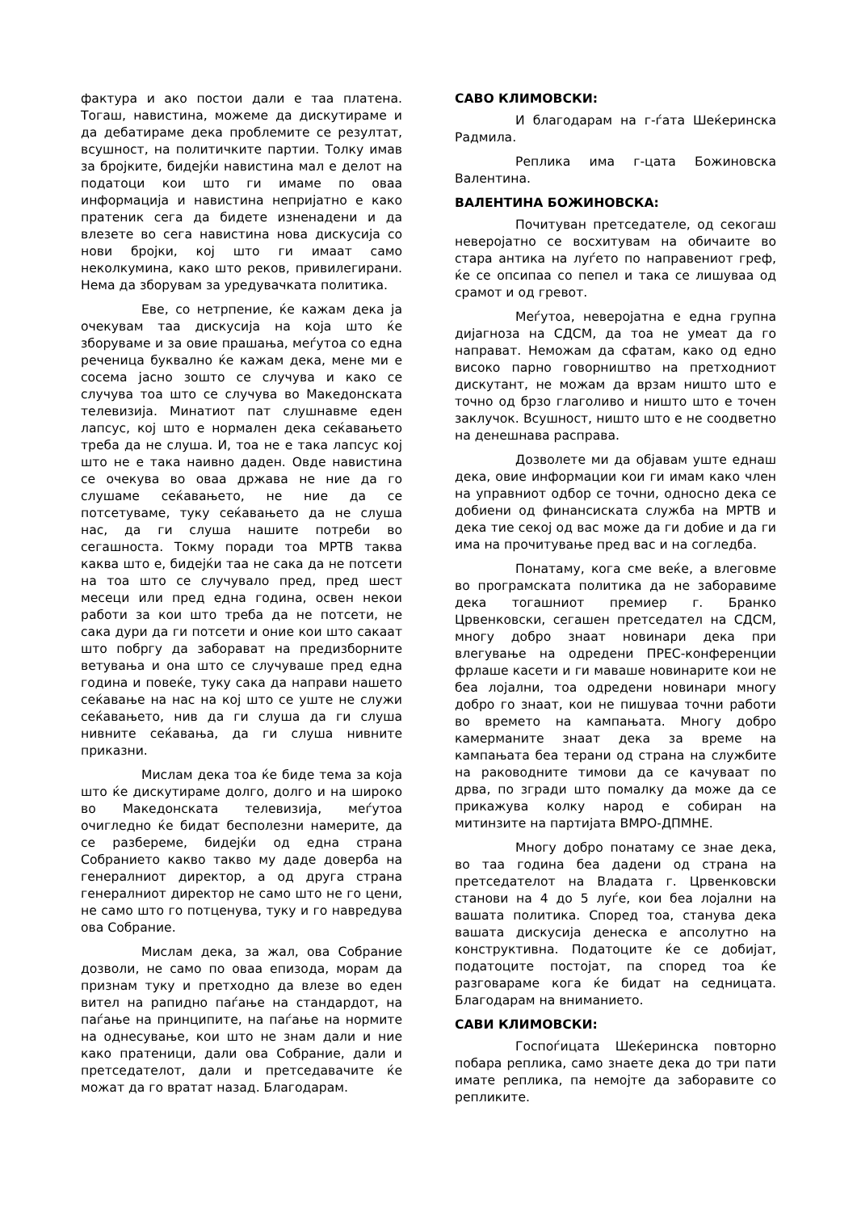фактура и ако постои дали е таа платена. Тогаш, навистина, можеме да дискутираме и да дебатираме дека проблемите се резултат, всушност, на политичките партии. Толку имав за бројките, бидејќи навистина мал е делот на податоци кои што ги имаме по оваа информација и навистина непријатно е како пратеник сега да бидете изненадени и да влезете во сега навистина нова дискусија со нови бројки, кој што ги имаат само неколкумина, како што реков, привилегирани. Нема да зборувам за уредувачката политика.
Еве, со нетрпение, ќе кажам дека ја очекувам таа дискусија на која што ќе зборуваме и за овие прашања, меѓутоа со една реченица буквално ќе кажам дека, мене ми е сосема јасно зошто се случува и како се случува тоа што се случува во Македонската телевизија. Минатиот пат слушнавме еден лапсус, кој што е нормален дека сеќавањето треба да не слуша. И, тоа не е така лапсус кој што не е така наивно даден. Овде навистина се очекува во оваа држава не ние да го слушаме сеќавањето, не ние да се потсетуваме, туку сеќавањето да не слуша нас, да ги слуша нашите потреби во сегашноста. Токму поради тоа МРТВ таква каква што е, бидејќи таа не сака да не потсети на тоа што се случувало пред, пред шест месеци или пред една година, освен некои работи за кои што треба да не потсети, не сака дури да ги потсети и оние кои што сакаат што побргу да заборават на предизборните ветувања и она што се случуваше пред една година и повеќе, туку сака да направи нашето сеќавање на нас на кој што се уште не служи сеќавањето, нив да ги слуша да ги слуша нивните сеќавања, да ги слуша нивните приказни.
Мислам дека тоа ќе биде тема за која што ќе дискутираме долго, долго и на широко во Македонската телевизија, меѓутоа очигледно ќе бидат бесполезни намерите, да се разбереме, бидејќи од една страна Собранието какво такво му даде доверба на генералниот директор, а од друга страна генералниот директор не само што не го цени, не само што го потценува, туку и го навредува ова Собрание.
Мислам дека, за жал, ова Собрание дозволи, не само по оваа епизода, морам да признам туку и претходно да влезе во еден вител на рапидно паѓање на стандардот, на паѓање на принципите, на паѓање на нормите на однесување, кои што не знам дали и ние како пратеници, дали ова Собрание, дали и претседателот, дали и претседавачите ќе можат да го вратат назад. Благодарам.
САВО КЛИМОВСКИ:
И благодарам на г-ѓата Шеќеринска Радмила.
Реплика има г-цата Божиновска Валентина.
ВАЛЕНТИНА БОЖИНОВСКА:
Почитуван претседателе, од секогаш неверојатно се восхитувам на обичаите во стара антика на луѓето по направениот греф, ќе се опсипаа со пепел и така се лишуваа од срамот и од гревот.
Меѓутоа, неверојатна е една групна дијагноза на СДСМ, да тоа не умеат да го направат. Неможам да сфатам, како од едно високо парно говорништво на претходниот дискутант, не можам да врзам ништо што е точно од брзо глаголиво и ништо што е точен заклучок. Всушност, ништо што е не соодветно на денешнава расправа.
Дозволете ми да објавам уште еднаш дека, овие информации кои ги имам како член на управниот одбор се точни, односно дека се добиени од финансиската служба на МРТВ и дека тие секој од вас може да ги добие и да ги има на прочитување пред вас и на согледба.
Понатаму, кога сме веќе, а влеговме во програмската политика да не заборавиме дека тогашниот премиер г. Бранко Црвенковски, сегашен претседател на СДСМ, многу добро знаат новинари дека при влегување на одредени ПРЕС-конференции фрлаше касети и ги маваше новинарите кои не беа лојални, тоа одредени новинари многу добро го знаат, кои не пишуваа точни работи во времето на кампањата. Многу добро камерманите знаат дека за време на кампањата беа терани од страна на службите на раководните тимови да се качуваат по дрва, по згради што помалку да може да се прикажува колку народ е собиран на митинзите на партијата ВМРО-ДПМНЕ.
Многу добро понатаму се знае дека, во таа година беа дадени од страна на претседателот на Владата г. Црвенковски станови на 4 до 5 луѓе, кои беа лојални на вашата политика. Според тоа, станува дека вашата дискусија денеска е апсолутно на конструктивна. Податоците ќе се добијат, податоците постојат, па според тоа ќе разговараме кога ќе бидат на седницата. Благодарам на вниманието.
САВИ КЛИМОВСКИ:
Госпоѓицата Шеќеринска повторно побара реплика, само знаете дека до три пати имате реплика, па немојте да заборавите со репликите.